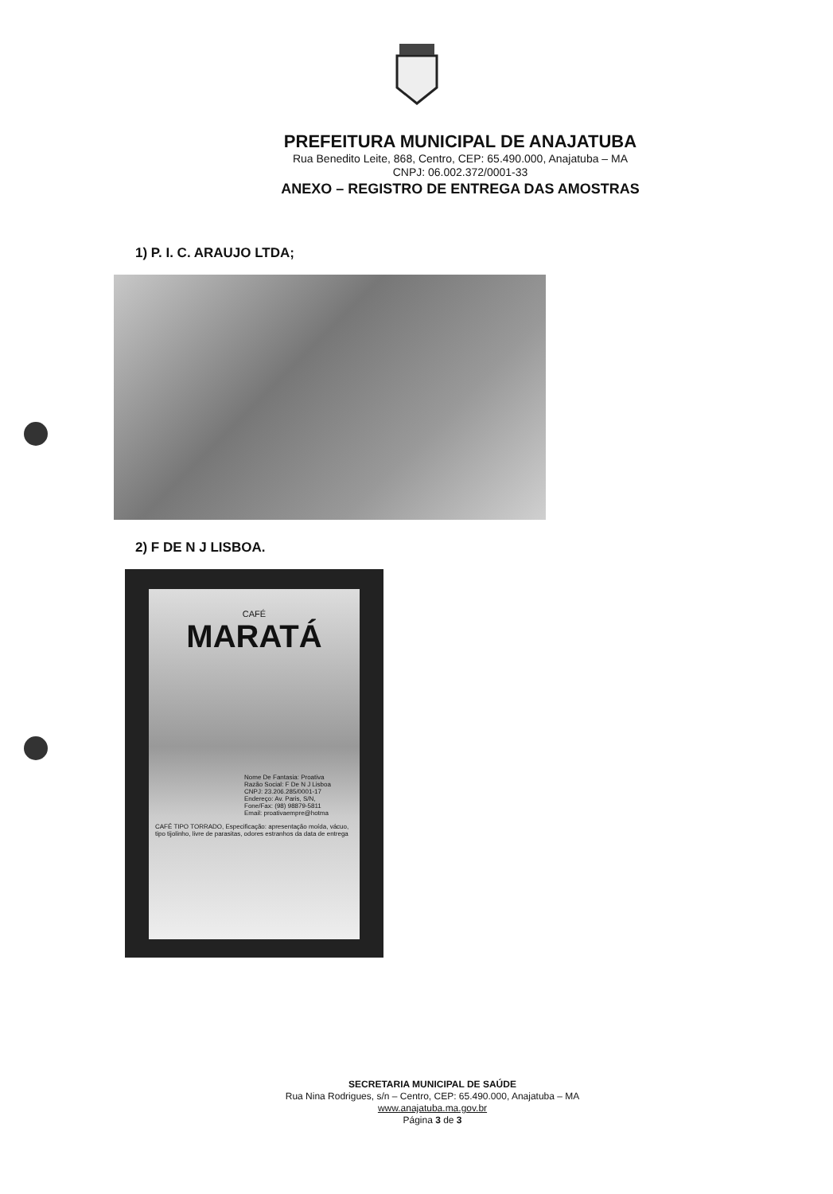PREFEITURA MUNICIPAL DE ANAJATUBA
Rua Benedito Leite, 868, Centro, CEP: 65.490.000, Anajatuba – MA
CNPJ: 06.002.372/0001-33
ANEXO – REGISTRO DE ENTREGA DAS AMOSTRAS
1) P. I. C. ARAUJO LTDA;
2) F DE N J LISBOA.
CAFÉ
MARATÁ
Nome De Fantasia: Proativa
Razão Social: F De N J Lisboa
CNPJ: 23.206.285/0001-17
Endereço: Av. Paris, S/N,
Fone/Fax: (98) 98879-5811
Email: proativaempre@hotma
CAFÉ TIPO TORRADO, Especificação: apresentação moída, vácuo, tipo tijolinho, livre de parasitas, odores estranhos da data de entrega
SECRETARIA MUNICIPAL DE SAÚDE
Rua Nina Rodrigues, s/n – Centro, CEP: 65.490.000, Anajatuba – MA
www.anajatuba.ma.gov.br
Página 3 de 3